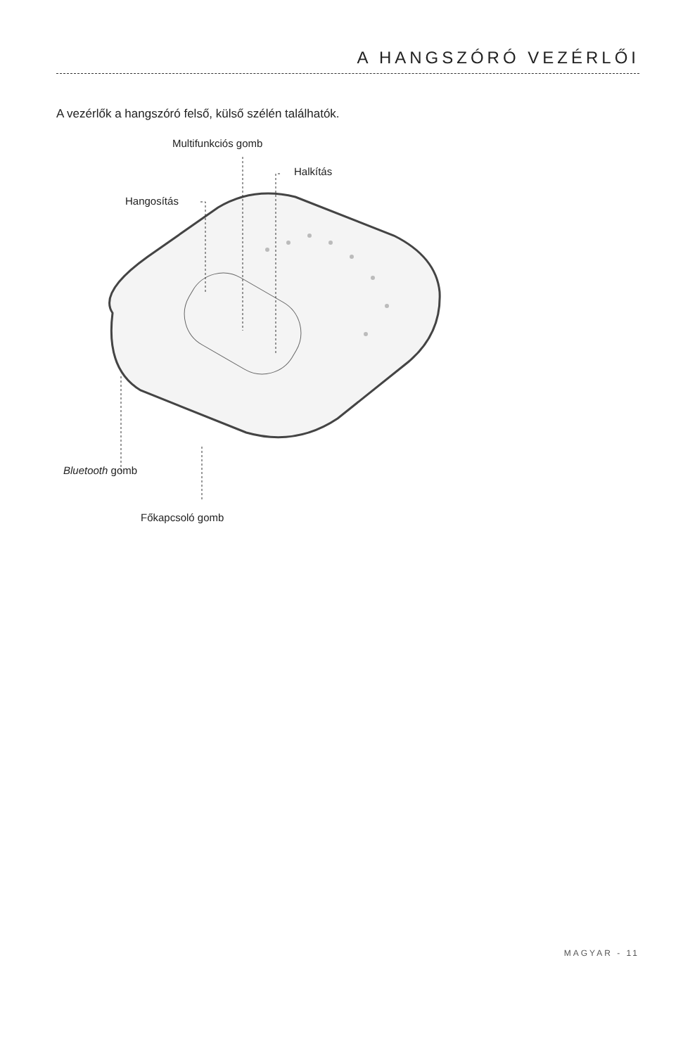A HANGSZÓRÓ VEZÉRLŐI
A vezérlők a hangszóró felső, külső szélén találhatók.
Multifunkciós gomb
Halkítás
Hangosítás
Bluetooth gomb
Főkapcsoló gomb
MAGYAR - 11